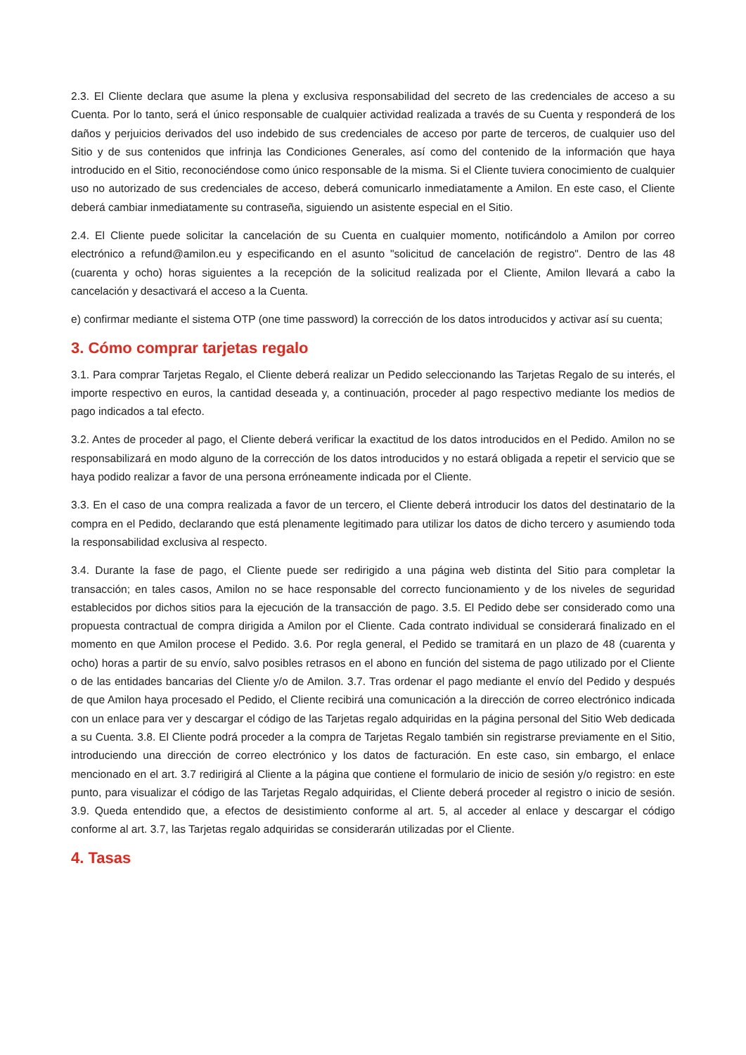2.3. El Cliente declara que asume la plena y exclusiva responsabilidad del secreto de las credenciales de acceso a su Cuenta. Por lo tanto, será el único responsable de cualquier actividad realizada a través de su Cuenta y responderá de los daños y perjuicios derivados del uso indebido de sus credenciales de acceso por parte de terceros, de cualquier uso del Sitio y de sus contenidos que infrinja las Condiciones Generales, así como del contenido de la información que haya introducido en el Sitio, reconociéndose como único responsable de la misma. Si el Cliente tuviera conocimiento de cualquier uso no autorizado de sus credenciales de acceso, deberá comunicarlo inmediatamente a Amilon. En este caso, el Cliente deberá cambiar inmediatamente su contraseña, siguiendo un asistente especial en el Sitio.
2.4. El Cliente puede solicitar la cancelación de su Cuenta en cualquier momento, notificándolo a Amilon por correo electrónico a refund@amilon.eu y especificando en el asunto "solicitud de cancelación de registro". Dentro de las 48 (cuarenta y ocho) horas siguientes a la recepción de la solicitud realizada por el Cliente, Amilon llevará a cabo la cancelación y desactivará el acceso a la Cuenta.
e) confirmar mediante el sistema OTP (one time password) la corrección de los datos introducidos y activar así su cuenta;
3. Cómo comprar tarjetas regalo
3.1. Para comprar Tarjetas Regalo, el Cliente deberá realizar un Pedido seleccionando las Tarjetas Regalo de su interés, el importe respectivo en euros, la cantidad deseada y, a continuación, proceder al pago respectivo mediante los medios de pago indicados a tal efecto.
3.2. Antes de proceder al pago, el Cliente deberá verificar la exactitud de los datos introducidos en el Pedido. Amilon no se responsabilizará en modo alguno de la corrección de los datos introducidos y no estará obligada a repetir el servicio que se haya podido realizar a favor de una persona erróneamente indicada por el Cliente.
3.3. En el caso de una compra realizada a favor de un tercero, el Cliente deberá introducir los datos del destinatario de la compra en el Pedido, declarando que está plenamente legitimado para utilizar los datos de dicho tercero y asumiendo toda la responsabilidad exclusiva al respecto.
3.4. Durante la fase de pago, el Cliente puede ser redirigido a una página web distinta del Sitio para completar la transacción; en tales casos, Amilon no se hace responsable del correcto funcionamiento y de los niveles de seguridad establecidos por dichos sitios para la ejecución de la transacción de pago. 3.5. El Pedido debe ser considerado como una propuesta contractual de compra dirigida a Amilon por el Cliente. Cada contrato individual se considerará finalizado en el momento en que Amilon procese el Pedido. 3.6. Por regla general, el Pedido se tramitará en un plazo de 48 (cuarenta y ocho) horas a partir de su envío, salvo posibles retrasos en el abono en función del sistema de pago utilizado por el Cliente o de las entidades bancarias del Cliente y/o de Amilon. 3.7. Tras ordenar el pago mediante el envío del Pedido y después de que Amilon haya procesado el Pedido, el Cliente recibirá una comunicación a la dirección de correo electrónico indicada con un enlace para ver y descargar el código de las Tarjetas regalo adquiridas en la página personal del Sitio Web dedicada a su Cuenta. 3.8. El Cliente podrá proceder a la compra de Tarjetas Regalo también sin registrarse previamente en el Sitio, introduciendo una dirección de correo electrónico y los datos de facturación. En este caso, sin embargo, el enlace mencionado en el art. 3.7 redirigirá al Cliente a la página que contiene el formulario de inicio de sesión y/o registro: en este punto, para visualizar el código de las Tarjetas Regalo adquiridas, el Cliente deberá proceder al registro o inicio de sesión. 3.9. Queda entendido que, a efectos de desistimiento conforme al art. 5, al acceder al enlace y descargar el código conforme al art. 3.7, las Tarjetas regalo adquiridas se considerarán utilizadas por el Cliente.
4. Tasas